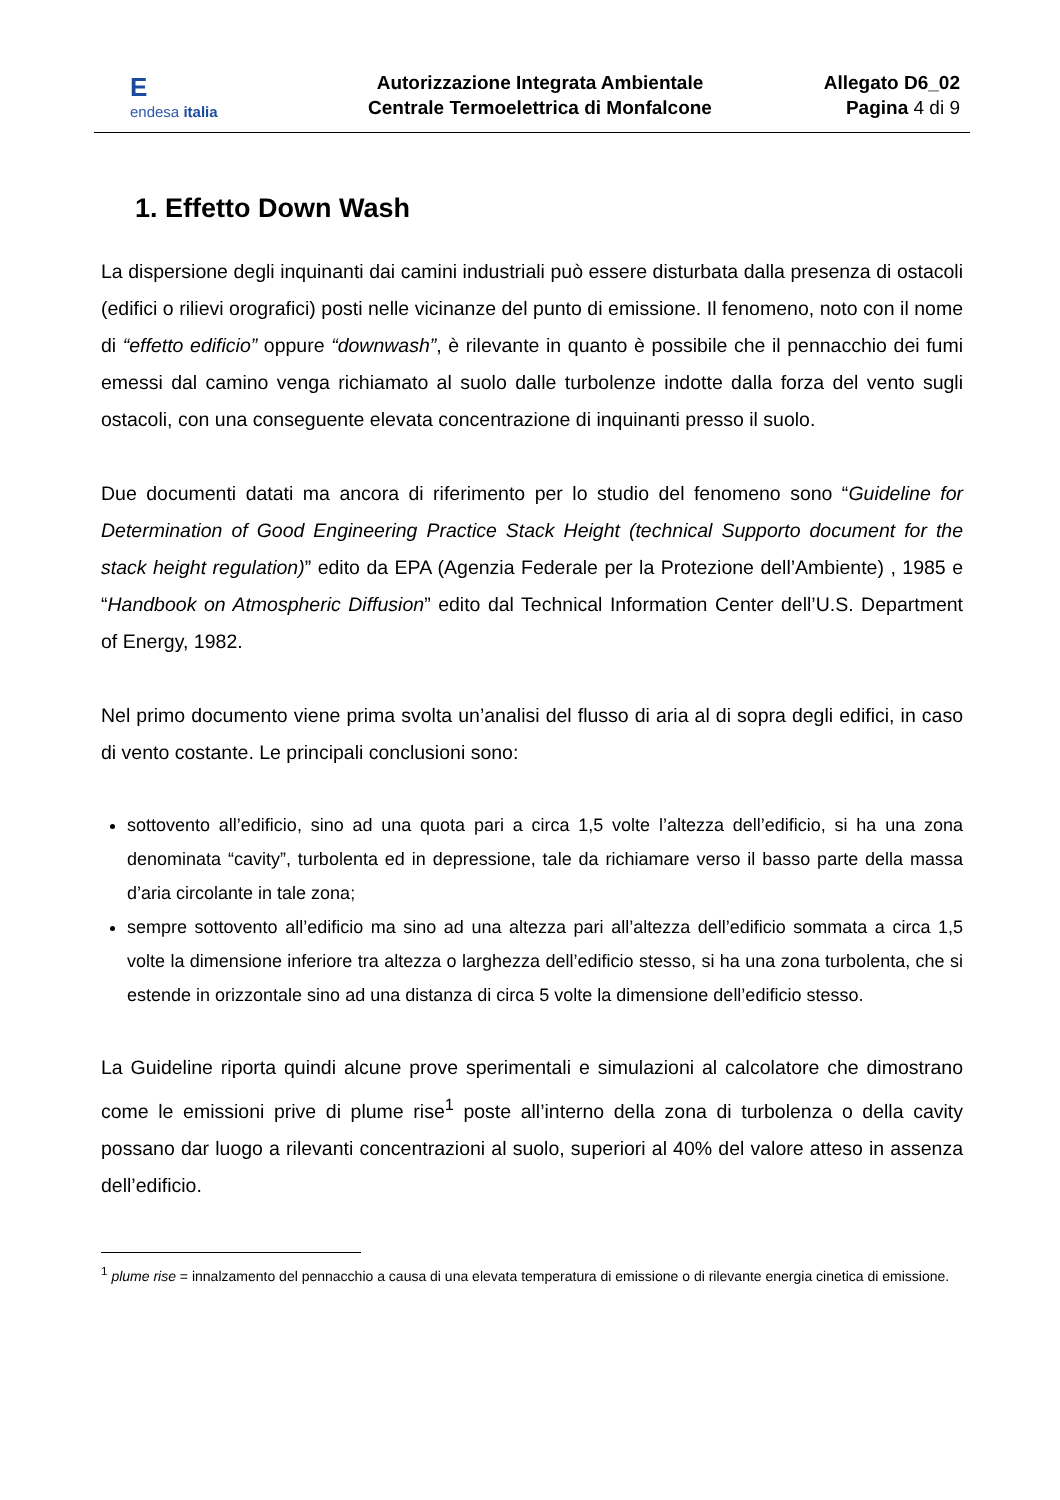Eendesa italia
Autorizzazione Integrata Ambientale
Centrale Termoelettrica di Monfalcone
Allegato D6_02
Pagina 4 di 9
1. Effetto Down Wash
La dispersione degli inquinanti dai camini industriali può essere disturbata dalla presenza di ostacoli (edifici o rilievi orografici) posti nelle vicinanze del punto di emissione. Il fenomeno, noto con il nome di “effetto edificio” oppure “downwash”, è rilevante in quanto è possibile che il pennacchio dei fumi emessi dal camino venga richiamato al suolo dalle turbolenze indotte dalla forza del vento sugli ostacoli, con una conseguente elevata concentrazione di inquinanti presso il suolo.
Due documenti datati ma ancora di riferimento per lo studio del fenomeno sono “Guideline for Determination of Good Engineering Practice Stack Height (technical Supporto document for the stack height regulation)” edito da EPA (Agenzia Federale per la Protezione dell’Ambiente) , 1985 e “Handbook on Atmospheric Diffusion” edito dal Technical Information Center dell’U.S. Department of Energy, 1982.
Nel primo documento viene prima svolta un’analisi del flusso di aria al di sopra degli edifici, in caso di vento costante. Le principali conclusioni sono:
sottovento all’edificio, sino ad una quota pari a circa 1,5 volte l’altezza dell’edificio, si ha una zona denominata “cavity”, turbolenta ed in depressione, tale da richiamare verso il basso parte della massa d’aria circolante in tale zona;
sempre sottovento all’edificio ma sino ad una altezza pari all’altezza dell’edificio sommata a circa 1,5 volte la dimensione inferiore tra altezza o larghezza dell’edificio stesso, si ha una zona turbolenta, che si estende in orizzontale sino ad una distanza di circa 5 volte la dimensione dell’edificio stesso.
La Guideline riporta quindi alcune prove sperimentali e simulazioni al calcolatore che dimostrano come le emissioni prive di plume rise<sup>1</sup> poste all’interno della zona di turbolenza o della cavity possano dar luogo a rilevanti concentrazioni al suolo, superiori al 40% del valore atteso in assenza dell’edificio.
<sup>1</sup> plume rise = innalzamento del pennacchio a causa di una elevata temperatura di emissione o di rilevante energia cinetica di emissione.